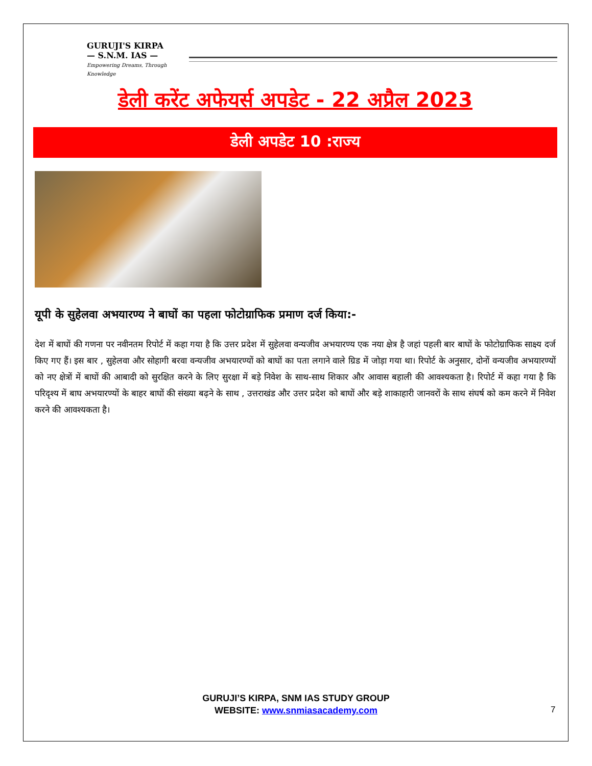GURUJI'S KIRPA
— S.N.M. IAS —
Empowering Dreams, Through Knowledge
डेली करेंट अफेयर्स अपडेट - 22 अप्रैल 2023
डेली अपडेट 10 :राज्य
यूपी के सुहेलवा अभयारण्य ने बाघों का पहला फोटोग्राफिक प्रमाण दर्ज किया:-
देश में बाघों की गणना पर नवीनतम रिपोर्ट में कहा गया है कि उत्तर प्रदेश में सुहेलवा वन्यजीव अभयारण्य एक नया क्षेत्र है जहां पहली बार बाघों के फोटोग्राफिक साक्ष्य दर्ज किए गए हैं। इस बार , सुहेलवा और सोहागी बरवा वन्यजीव अभयारण्यों को बाघों का पता लगाने वाले ग्रिड में जोड़ा गया था। रिपोर्ट के अनुसार, दोनों वन्यजीव अभयारण्यों को नए क्षेत्रों में बाघों की आबादी को सुरक्षित करने के लिए सुरक्षा में बड़े निवेश के साथ-साथ शिकार और आवास बहाली की आवश्यकता है। रिपोर्ट में कहा गया है कि परिदृश्य में बाघ अभयारण्यों के बाहर बाघों की संख्या बढ़ने के साथ , उत्तराखंड और उत्तर प्रदेश को बाघों और बड़े शाकाहारी जानवरों के साथ संघर्ष को कम करने में निवेश करने की आवश्यकता है।
GURUJI’S KIRPA, SNM IAS STUDY GROUP
WEBSITE: www.snmiasacademy.com
7